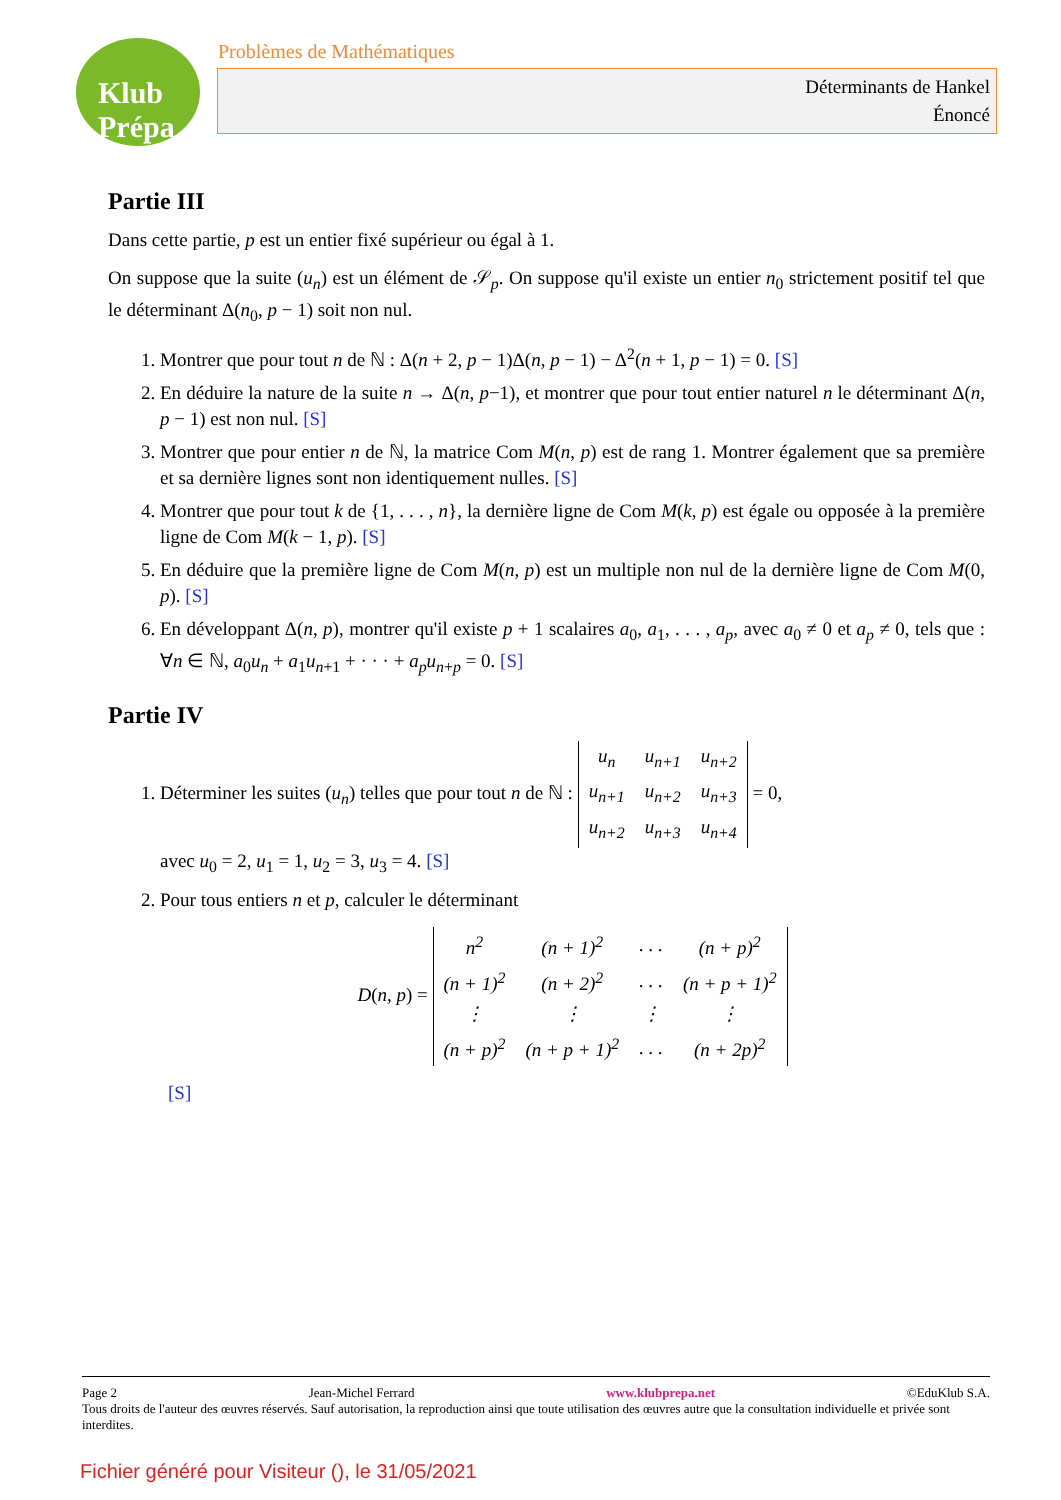Klub Prépa Problèmes de Mathématiques
Déterminants de Hankel
Énoncé
Partie III
Dans cette partie, p est un entier fixé supérieur ou égal à 1.
On suppose que la suite (u<sub>n</sub>) est un élément de 𝒮<sub>p</sub>. On suppose qu'il existe un entier n<sub>0</sub> strictement positif tel que le déterminant Δ(n<sub>0</sub>, p − 1) soit non nul.
1. Montrer que pour tout n de ℕ : Δ(n + 2, p − 1)Δ(n, p − 1) − Δ<sup>2</sup>(n + 1, p − 1) = 0. [S]
2. En déduire la nature de la suite n → Δ(n, p−1), et montrer que pour tout entier naturel n le déterminant Δ(n, p − 1) est non nul. [S]
3. Montrer que pour entier n de ℕ, la matrice Com M(n, p) est de rang 1. Montrer également que sa première et sa dernière lignes sont non identiquement nulles. [S]
4. Montrer que pour tout k de {1, . . . , n}, la dernière ligne de Com M(k, p) est égale ou opposée à la première ligne de Com M(k − 1, p). [S]
5. En déduire que la première ligne de Com M(n, p) est un multiple non nul de la dernière ligne de Com M(0, p). [S]
6. En développant Δ(n, p), montrer qu'il existe p + 1 scalaires a<sub>0</sub>, a<sub>1</sub>, . . . , a<sub>p</sub>, avec a<sub>0</sub> ≠ 0 et a<sub>p</sub> ≠ 0, tels que : ∀n ∈ ℕ, a<sub>0</sub>u<sub>n</sub> + a<sub>1</sub>u<sub>n+1</sub> + · · · + a<sub>p</sub>u<sub>n+p</sub> = 0. [S]
Partie IV
1. Déterminer les suites (u<sub>n</sub>) telles que pour tout n de ℕ :
| u<sub>n</sub> | u<sub>n+1</sub> | u<sub>n+2</sub> |
| u<sub>n+1</sub> | u<sub>n+2</sub> | u<sub>n+3</sub> |
| u<sub>n+2</sub> | u<sub>n+3</sub> | u<sub>n+4</sub> |
= 0,
avec u<sub>0</sub> = 2, u<sub>1</sub> = 1, u<sub>2</sub> = 3, u<sub>3</sub> = 4. [S]
2. Pour tous entiers n et p, calculer le déterminant
D(n, p) =
| n<sup>2</sup> | (n + 1)<sup>2</sup> | . . . | (n + p)<sup>2</sup> |
| (n + 1)<sup>2</sup> | (n + 2)<sup>2</sup> | . . . | (n + p + 1)<sup>2</sup> |
| ⋮ | ⋮ | ⋮ | ⋮ |
| (n + p)<sup>2</sup> | (n + p + 1)<sup>2</sup> | . . . | (n + 2p)<sup>2</sup> |
[S]
Page 2 Jean-Michel Ferrard www.klubprepa.net ©EduKlub S.A.
Tous droits de l'auteur des œuvres réservés. Sauf autorisation, la reproduction ainsi que toute utilisation des œuvres autre que la consultation individuelle et privée sont interdites.
Fichier généré pour Visiteur (), le 31/05/2021